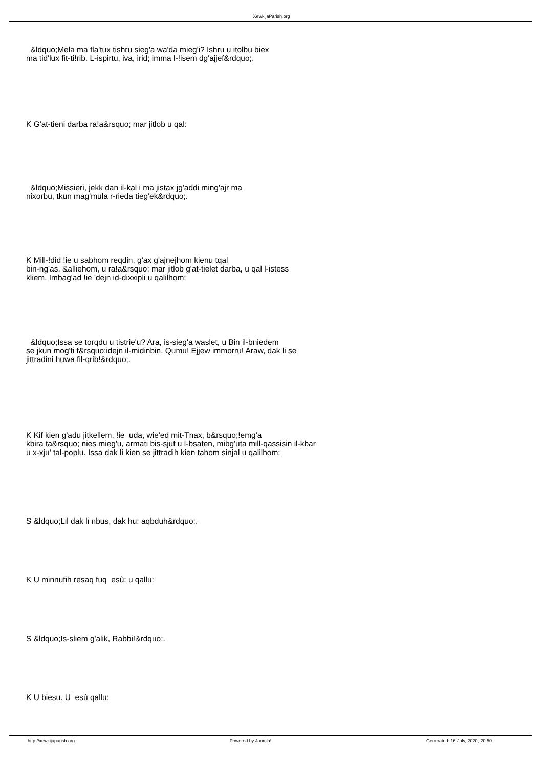XewkijaParish.org
&ldquo;Mela ma fla'tux tishru sieg'a wa'da mieg'i? Ishru u itolbu biex
ma tid'lux fit-ti!rib. L-ispirtu, iva, irid; imma l-!isem dg'ajjef&rdquo;.
K G'at-tieni darba ra!a&rsquo; mar jitlob u qal:
&ldquo;Missieri, jekk dan il-kal i ma jistax jg'addi ming'ajr ma
nixorbu, tkun mag'mula r-rieda tieg'ek&rdquo;.
K Mill-!did !ie u sabhom reqdin, g'ax g'ajnejhom kienu tqal
bin-ng'as. &alliehom, u ra!a&rsquo; mar jitlob g'at-tielet darba, u qal l-istess
kliem. Imbag'ad !ie 'dejn id-dixxipli u qalilhom:
&ldquo;Issa se torqdu u tistrie'u? Ara, is-sieg'a waslet, u Bin il-bniedem
se jkun mog'ti f&rsquo;idejn il-midinbin. Qumu! Ejjew immorru! Araw, dak li se
jittradini huwa fil-qrib!&rdquo;.
K Kif kien g'adu jitkellem, !ie uda, wie'ed mit-Tnax, b&rsquo;!emg'a
kbira ta&rsquo; nies mieg'u, armati bis-sjuf u l-bsaten, mibg'uta mill-qassisin il-kbar
u x-xju' tal-poplu. Issa dak li kien se jittradih kien tahom sinjal u qalilhom:
S &ldquo;Lil dak li nbus, dak hu: aqbduh&rdquo;.
K U minnufih resaq fuq esù; u qallu:
S &ldquo;Is-sliem g'alik, Rabbi!&rdquo;.
K U biesu. U esù qallu:
http://xewkijaparish.org Powered by Joomla! Generated: 16 July, 2020, 20:50